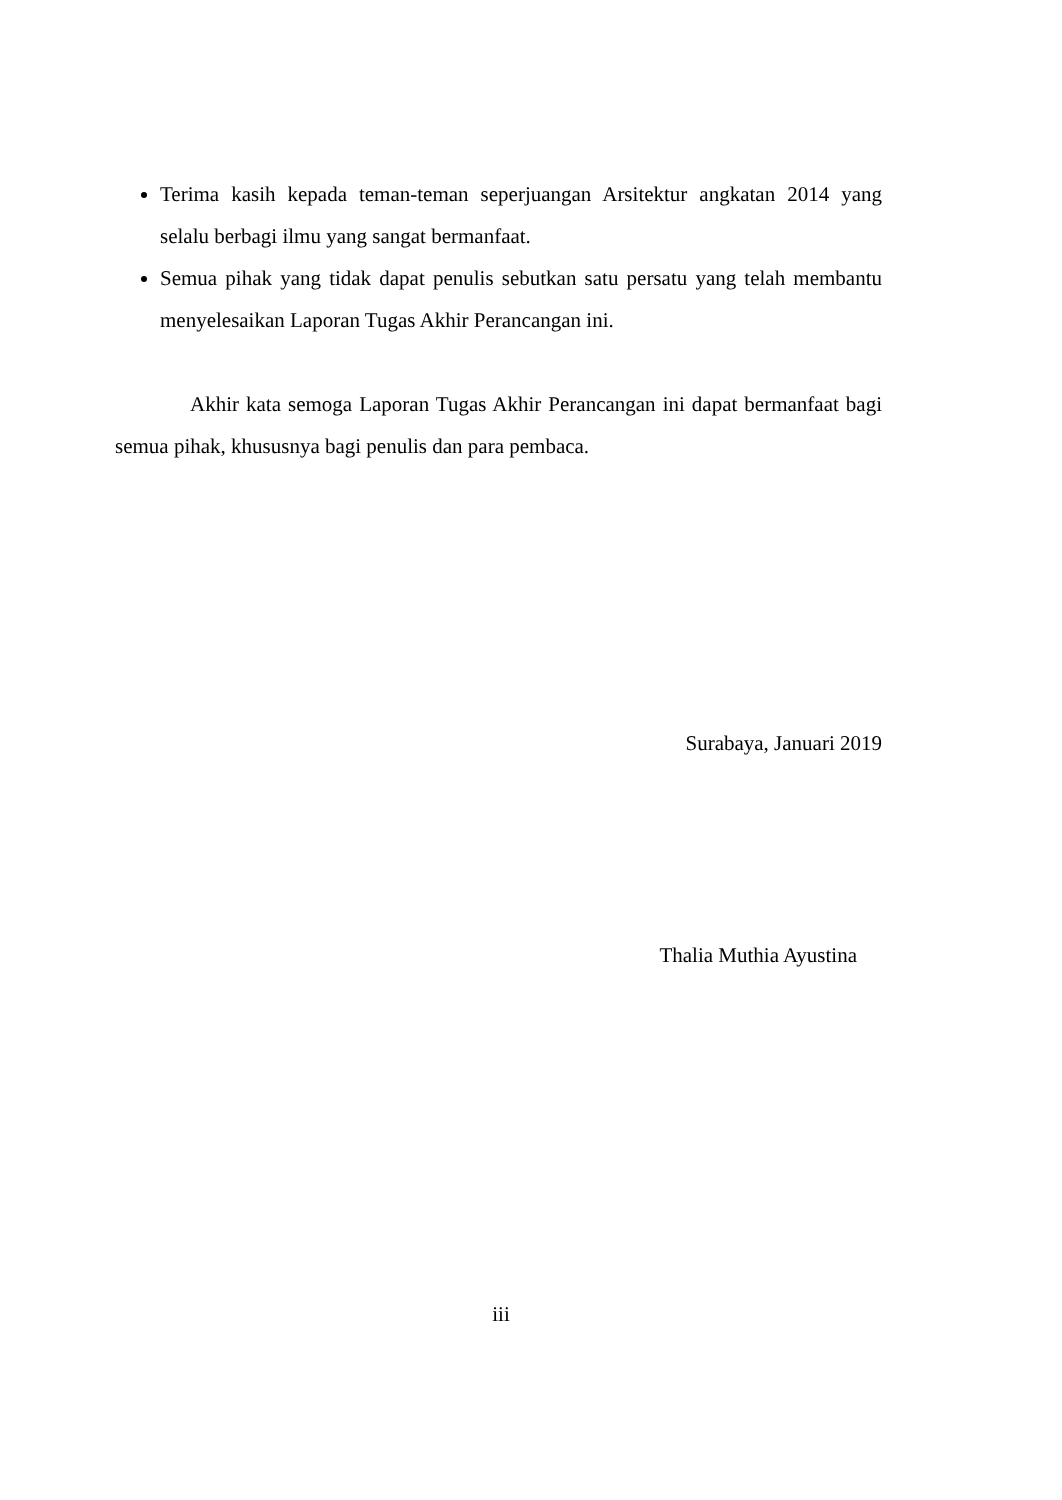Terima kasih kepada teman-teman seperjuangan Arsitektur angkatan 2014 yang selalu berbagi ilmu yang sangat bermanfaat.
Semua pihak yang tidak dapat penulis sebutkan satu persatu yang telah membantu menyelesaikan Laporan Tugas Akhir Perancangan ini.
Akhir kata semoga Laporan Tugas Akhir Perancangan ini dapat bermanfaat bagi semua pihak, khususnya bagi penulis dan para pembaca.
Surabaya, Januari 2019
Thalia Muthia Ayustina
iii